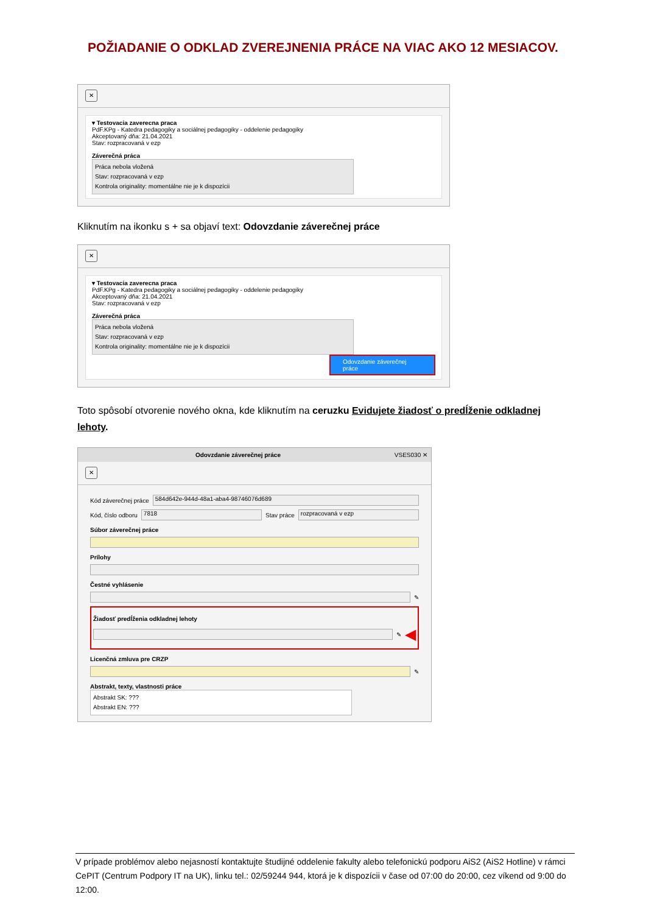POŽIADANIE O ODKLAD ZVEREJNENIA PRÁCE NA VIAC AKO 12 MESIACOV.
✕
▾ Testovacia zaverecna praca
PdF.KPg - Katedra pedagogiky a sociálnej pedagogiky - oddelenie pedagogiky
Akceptovaný dňa: 21.04.2021
Stav: rozpracovaná v ezp
Záverečná práca
Práca nebola vložená
Stav: rozpracovaná v ezp
Kontrola originality: momentálne nie je k dispozícii
Kliknutím na ikonku s + sa objaví text: Odovzdanie záverečnej práce
✕
▾ Testovacia zaverecna praca
PdF.KPg - Katedra pedagogiky a sociálnej pedagogiky - oddelenie pedagogiky
Akceptovaný dňa: 21.04.2021
Stav: rozpracovaná v ezp
Záverečná práca
Práca nebola vložená
Stav: rozpracovaná v ezp
Kontrola originality: momentálne nie je k dispozícii
Odovzdanie záverečnej práce
Toto spôsobí otvorenie nového okna, kde kliknutím na ceruzku Evidujete žiadosť o predĺženie odkladnej lehoty.
Odovzdanie záverečnej práce VSES030 ✕
✕
Kód záverečnej práce 584d642e-944d-48a1-aba4-98746076d689
Kód, číslo odboru 7818 Stav práce rozpracovaná v ezp
Súbor záverečnej práce
Prílohy
Čestné vyhlásenie
✎
Žiadosť predĺženia odkladnej lehoty
✎ ◀
Licenčná zmluva pre CRZP
✎
Abstrakt, texty, vlastnosti práce
Abstrakt SK: ???
Abstrakt EN: ???
V prípade problémov alebo nejasností kontaktujte študijné oddelenie fakulty alebo telefonickú podporu AiS2 (AiS2 Hotline) v rámci CePIT (Centrum Podpory IT na UK), linku tel.: 02/59244 944, ktorá je k dispozícii v čase od 07:00 do 20:00, cez víkend od 9:00 do 12:00.